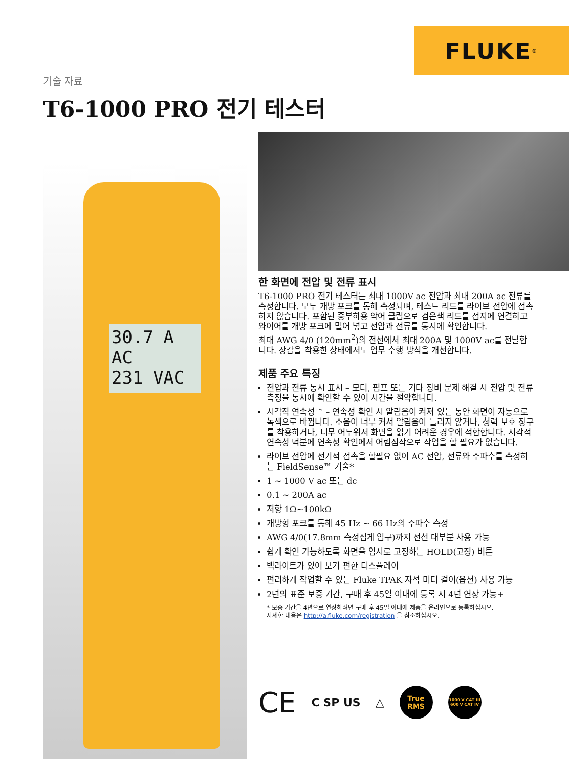FLUKE ®
기술 자료
T6-1000 PRO 전기 테스터
30.7 A AC
231 VAC
한 화면에 전압 및 전류 표시
T6-1000 PRO 전기 테스터는 최대 1000V ac 전압과 최대 200A ac 전류를 측정합니다. 모두 개방 포크를 통해 측정되며, 테스트 리드를 라이브 전압에 접촉하지 않습니다. 포함된 중부하용 악어 클립으로 검은색 리드를 접지에 연결하고 와이어를 개방 포크에 밀어 넣고 전압과 전류를 동시에 확인합니다.
최대 AWG 4/0 (120mm<sup>2</sup>)의 전선에서 최대 200A 및 1000V ac를 전달합니다. 장갑을 착용한 상태에서도 업무 수행 방식을 개선합니다.
제품 주요 특징
전압과 전류 동시 표시 – 모터, 펌프 또는 기타 장비 문제 해결 시 전압 및 전류 측정을 동시에 확인할 수 있어 시간을 절약합니다.
시각적 연속성™ – 연속성 확인 시 알림음이 켜져 있는 동안 화면이 자동으로 녹색으로 바뀝니다. 소음이 너무 커서 알림음이 들리지 않거나, 청력 보호 장구를 착용하거나, 너무 어두워서 화면을 읽기 어려운 경우에 적합합니다. 시각적 연속성 덕분에 연속성 확인에서 어림짐작으로 작업을 할 필요가 없습니다.
라이브 전압에 전기적 접촉을 할필요 없이 AC 전압, 전류와 주파수를 측정하는 FieldSense™ 기술*
1 ~ 1000 V ac 또는 dc
0.1 ~ 200A ac
저항 1Ω~100kΩ
개방형 포크를 통해 45 Hz ~ 66 Hz의 주파수 측정
AWG 4/0(17.8mm 측정집게 입구)까지 전선 대부분 사용 가능
쉽게 확인 가능하도록 화면을 임시로 고정하는 HOLD(고정) 버튼
백라이트가 있어 보기 편한 디스플레이
편리하게 작업할 수 있는 Fluke TPAK 자석 미터 걸이(옵션) 사용 가능
2년의 표준 보증 기간, 구매 후 45일 이내에 등록 시 4년 연장 가능+
* 보증 기간을 4년으로 연장하려면 구매 후 45일 이내에 제품을 온라인으로 등록하십시오.
자세한 내용은 http://a.fluke.com/registration 을 참조하십시오.
CE C SP US △
True
RMS
1000 V CAT III
600 V CAT IV